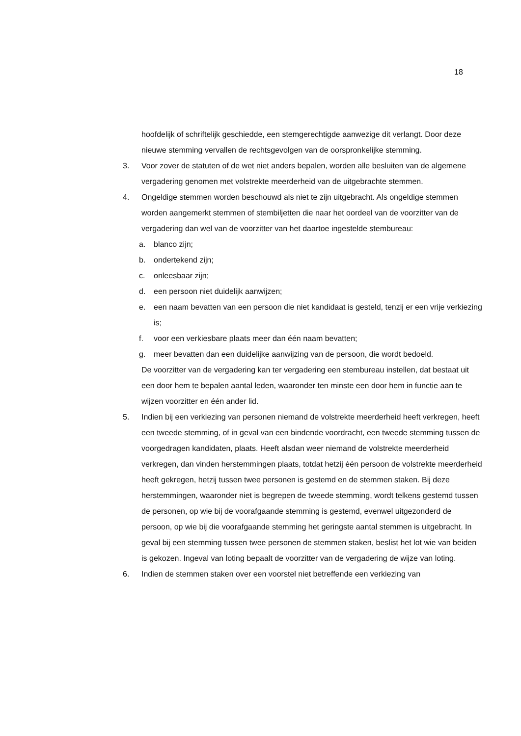18
hoofdelijk of schriftelijk geschiedde, een stemgerechtigde aanwezige dit verlangt. Door deze nieuwe stemming vervallen de rechtsgevolgen van de oorspronkelijke stemming.
3. Voor zover de statuten of de wet niet anders bepalen, worden alle besluiten van de algemene vergadering genomen met volstrekte meerderheid van de uitgebrachte stemmen.
4. Ongeldige stemmen worden beschouwd als niet te zijn uitgebracht. Als ongeldige stemmen worden aangemerkt stemmen of stembiljetten die naar het oordeel van de voorzitter van de vergadering dan wel van de voorzitter van het daartoe ingestelde stembureau:
a. blanco zijn;
b. ondertekend zijn;
c. onleesbaar zijn;
d. een persoon niet duidelijk aanwijzen;
e. een naam bevatten van een persoon die niet kandidaat is gesteld, tenzij er een vrije verkiezing is;
f. voor een verkiesbare plaats meer dan één naam bevatten;
g. meer bevatten dan een duidelijke aanwijzing van de persoon, die wordt bedoeld.
De voorzitter van de vergadering kan ter vergadering een stembureau instellen, dat bestaat uit een door hem te bepalen aantal leden, waaronder ten minste een door hem in functie aan te wijzen voorzitter en één ander lid.
5. Indien bij een verkiezing van personen niemand de volstrekte meerderheid heeft verkregen, heeft een tweede stemming, of in geval van een bindende voordracht, een tweede stemming tussen de voorgedragen kandidaten, plaats. Heeft alsdan weer niemand de volstrekte meerderheid verkregen, dan vinden herstemmingen plaats, totdat hetzij één persoon de volstrekte meerderheid heeft gekregen, hetzij tussen twee personen is gestemd en de stemmen staken. Bij deze herstemmingen, waaronder niet is begrepen de tweede stemming, wordt telkens gestemd tussen de personen, op wie bij de voorafgaande stemming is gestemd, evenwel uitgezonderd de persoon, op wie bij die voorafgaande stemming het geringste aantal stemmen is uitgebracht. In geval bij een stemming tussen twee personen de stemmen staken, beslist het lot wie van beiden is gekozen. Ingeval van loting bepaalt de voorzitter van de vergadering de wijze van loting.
6. Indien de stemmen staken over een voorstel niet betreffende een verkiezing van